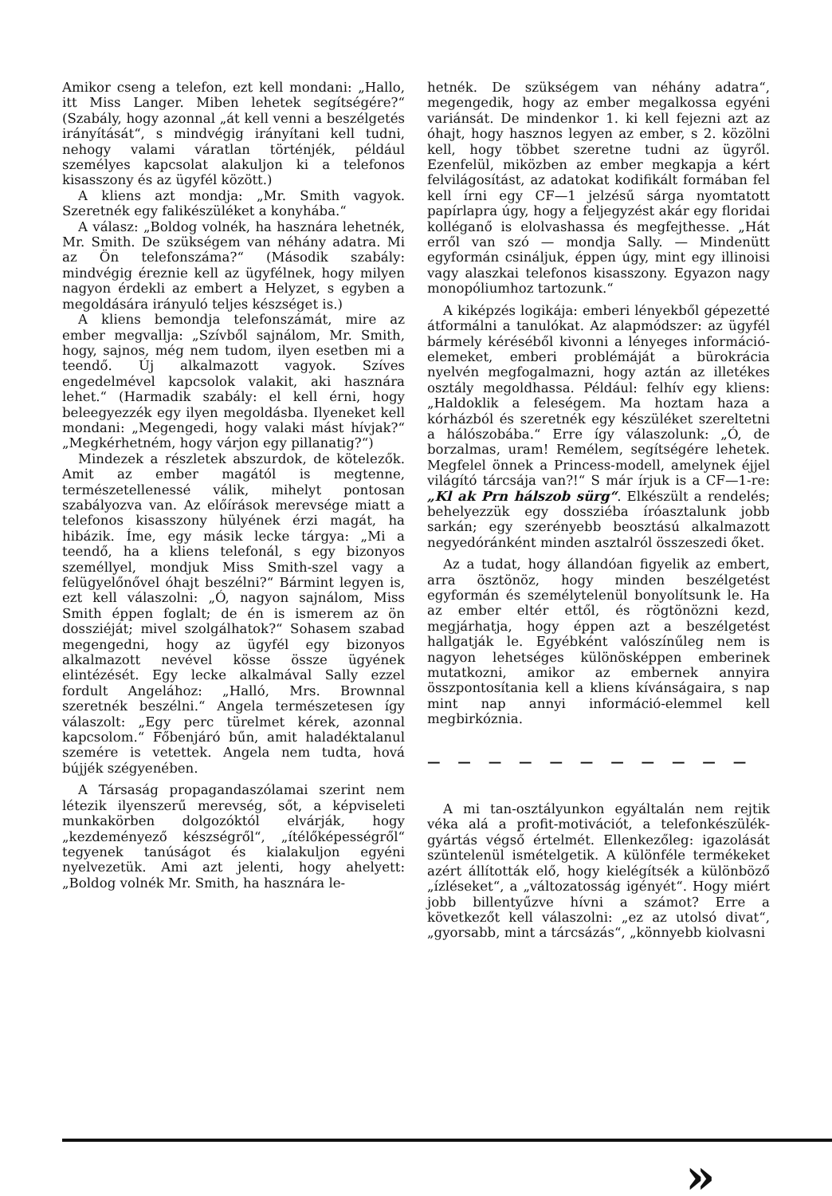Amikor cseng a telefon, ezt kell mondani: „Hallo, itt Miss Langer. Miben lehetek segítségére?“ (Szabály, hogy azonnal „át kell venni a beszélgetés irányítását“, s mindvégig irányítani kell tudni, nehogy valami váratlan történjék, például személyes kapcsolat alakuljon ki a telefonos kisasszony és az ügyfél között.)
A kliens azt mondja: „Mr. Smith vagyok. Szeretnék egy falikészüléket a konyhába.“
A válasz: „Boldog volnék, ha hasznára lehetnék, Mr. Smith. De szükségem van néhány adatra. Mi az Ön telefonszáma?“ (Második szabály: mindvégig éreznie kell az ügyfélnek, hogy milyen nagyon érdekli az embert a Helyzet, s egyben a megoldására irányuló teljes készséget is.)
A kliens bemondja telefonszámát, mire az ember megvallja: „Szívből sajnálom, Mr. Smith, hogy, sajnos, még nem tudom, ilyen esetben mi a teendő. Új alkalmazott vagyok. Szíves engedelmével kapcsolok valakit, aki hasznára lehet.“ (Harmadik szabály: el kell érni, hogy beleegyezzék egy ilyen megoldásba. Ilyeneket kell mondani: „Megengedi, hogy valaki mást hívjak?“ „Megkérhetném, hogy várjon egy pillanatig?“)
Mindezek a részletek abszurdok, de kötelezők. Amit az ember magától is megtenne, természetellenessé válik, mihelyt pontosan szabályozva van. Az előírások merevsége miatt a telefonos kisasszony hülyének érzi magát, ha hibázik. Íme, egy másik lecke tárgya: „Mi a teendő, ha a kliens telefonál, s egy bizonyos személlyel, mondjuk Miss Smith-szel vagy a felügyelőnővel óhajt beszélni?“ Bármint legyen is, ezt kell válaszolni: „Ó, nagyon sajnálom, Miss Smith éppen foglalt; de én is ismerem az ön dossziéját; mivel szolgálhatok?“ Sohasem szabad megengedni, hogy az ügyfél egy bizonyos alkalmazott nevével kösse össze ügyének elintézését. Egy lecke alkalmával Sally ezzel fordult Angelához: „Halló, Mrs. Brownnal szeretnék beszélni.“ Angela természetesen így válaszolt: „Egy perc türelmet kérek, azonnal kapcsolom.“ Főbenjáró bűn, amit haladéktalanul szemére is vetettek. Angela nem tudta, hová bújjék szégyenében.
A Társaság propagandaszólamai szerint nem létezik ilyenszerű merevség, sőt, a képviseleti munkakörben dolgozóktól elvárják, hogy „kezdeményező készségről“, „ítélőképességről“ tegyenek tanúságot és kialakuljon egyéni nyelvezetük. Ami azt jelenti, hogy ahelyett: „Boldog volnék Mr. Smith, ha hasznára le-
hetnék. De szükségem van néhány adatra“, megengedik, hogy az ember megalkossa egyéni variánsát. De mindenkor 1. ki kell fejezni azt az óhajt, hogy hasznos legyen az ember, s 2. közölni kell, hogy többet szeretne tudni az ügyről. Ezenfelül, miközben az ember megkapja a kért felvilágosítást, az adatokat kodifikált formában fel kell írni egy CF—1 jelzésű sárga nyomtatott papírlapra úgy, hogy a feljegyzést akár egy floridai kolléganő is elolvashassa és megfejthesse. „Hát erről van szó — mondja Sally. — Mindenütt egyformán csináljuk, éppen úgy, mint egy illinoisi vagy alaszkai telefonos kisasszony. Egyazon nagy monopóliumhoz tartozunk.“
A kiképzés logikája: emberi lényekből gépezetté átformálni a tanulókat. Az alapmódszer: az ügyfél bármely kéréséből kivonni a lényeges információ-elemeket, emberi problémáját a bürokrácia nyelvén megfogalmazni, hogy aztán az illetékes osztály megoldhassa. Például: felhív egy kliens: „Haldoklik a feleségem. Ma hoztam haza a kórházból és szeretnék egy készüléket szereltetni a hálószobába.“ Erre így válaszolunk: „Ó, de borzalmas, uram! Remélem, segítségére lehetek. Megfelel önnek a Princess-modell, amelynek éjjel világító tárcsája van?!“ S már írjuk is a CF—1-re: „Kl ak Prn hálszob sürg“. Elkészült a rendelés; behelyezzük egy dossziéba íróasztalunk jobb sarkán; egy szerényebb beosztású alkalmazott negyedóránként minden asztalról összeszedi őket.
Az a tudat, hogy állandóan figyelik az embert, arra ösztönöz, hogy minden beszélgetést egyformán és személytelenül bonyolítsunk le. Ha az ember eltér ettől, és rögtönözni kezd, megjárhatja, hogy éppen azt a beszélgetést hallgatják le. Egyébként valószínűleg nem is nagyon lehetséges különösképpen emberinek mutatkozni, amikor az embernek annyira összpontosítania kell a kliens kívánságaira, s nap mint nap annyi információ-elemmel kell megbirkóznia.
— — — — — — — — — — —
A mi tan-osztályunkon egyáltalán nem rejtik véka alá a profit-motivációt, a telefonkészülék-gyártás végső értelmét. Ellenkezőleg: igazolását szüntelenül ismételgetik. A különféle termékeket azért állították elő, hogy kielégítsék a különböző „ízléseket“, a „változatosság igényét“. Hogy miért jobb billentyűzve hívni a számot? Erre a következőt kell válaszolni: „ez az utolsó divat“, „gyorsabb, mint a tárcsázás“, „könnyebb kiolvasni
»